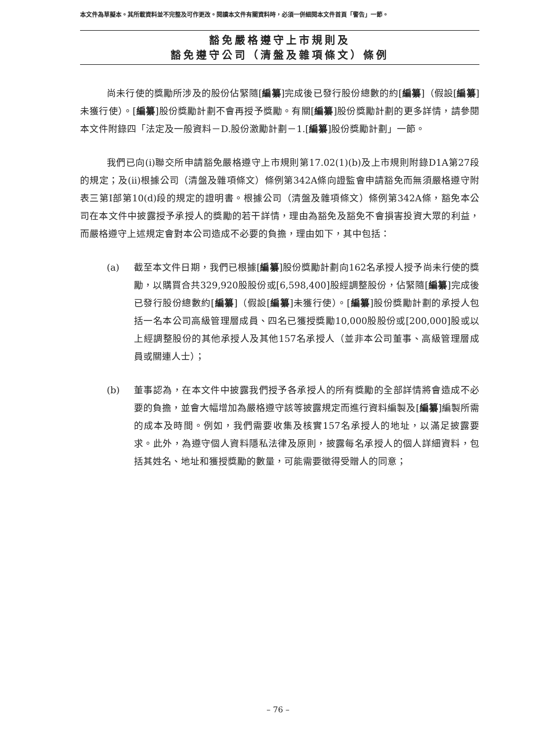本文件為草擬本。其所載資料並不完整及可作更改。閱讀本文件有關資料時，必須一併細閱本文件首頁「警告」一節。
豁免嚴格遵守上市規則及
豁免遵守公司（清盤及雜項條文）條例
尚未行使的獎勵所涉及的股份佔緊隨[編纂]完成後已發行股份總數的約[編纂]（假設[編纂]未獲行使）。[編纂]股份獎勵計劃不會再授予獎勵。有關[編纂]股份獎勵計劃的更多詳情，請參閱本文件附錄四「法定及一般資料－D.股份激勵計劃－1.[編纂]股份獎勵計劃」一節。
我們已向(i)聯交所申請豁免嚴格遵守上市規則第17.02(1)(b)及上市規則附錄D1A第27段的規定；及(ii)根據公司（清盤及雜項條文）條例第342A條向證監會申請豁免而無須嚴格遵守附表三第I部第10(d)段的規定的證明書。根據公司（清盤及雜項條文）條例第342A條，豁免本公司在本文件中披露授予承授人的獎勵的若干詳情，理由為豁免及豁免不會損害投資大眾的利益，而嚴格遵守上述規定會對本公司造成不必要的負擔，理由如下，其中包括：
(a) 截至本文件日期，我們已根據[編纂]股份獎勵計劃向162名承授人授予尚未行使的獎勵，以購買合共329,920股股份或[6,598,400]股經調整股份，佔緊隨[編纂]完成後已發行股份總數約[編纂]（假設[編纂]未獲行使）。[編纂]股份獎勵計劃的承授人包括一名本公司高級管理層成員、四名已獲授獎勵10,000股股份或[200,000]股或以上經調整股份的其他承授人及其他157名承授人（並非本公司董事、高級管理層成員或關連人士）；
(b) 董事認為，在本文件中披露我們授予各承授人的所有獎勵的全部詳情將會造成不必要的負擔，並會大幅增加為嚴格遵守該等披露規定而進行資料編製及[編纂]編製所需的成本及時間。例如，我們需要收集及核實157名承授人的地址，以滿足披露要求。此外，為遵守個人資料隱私法律及原則，披露每名承授人的個人詳細資料，包括其姓名、地址和獲授獎勵的數量，可能需要徵得受贈人的同意；
– 76 –